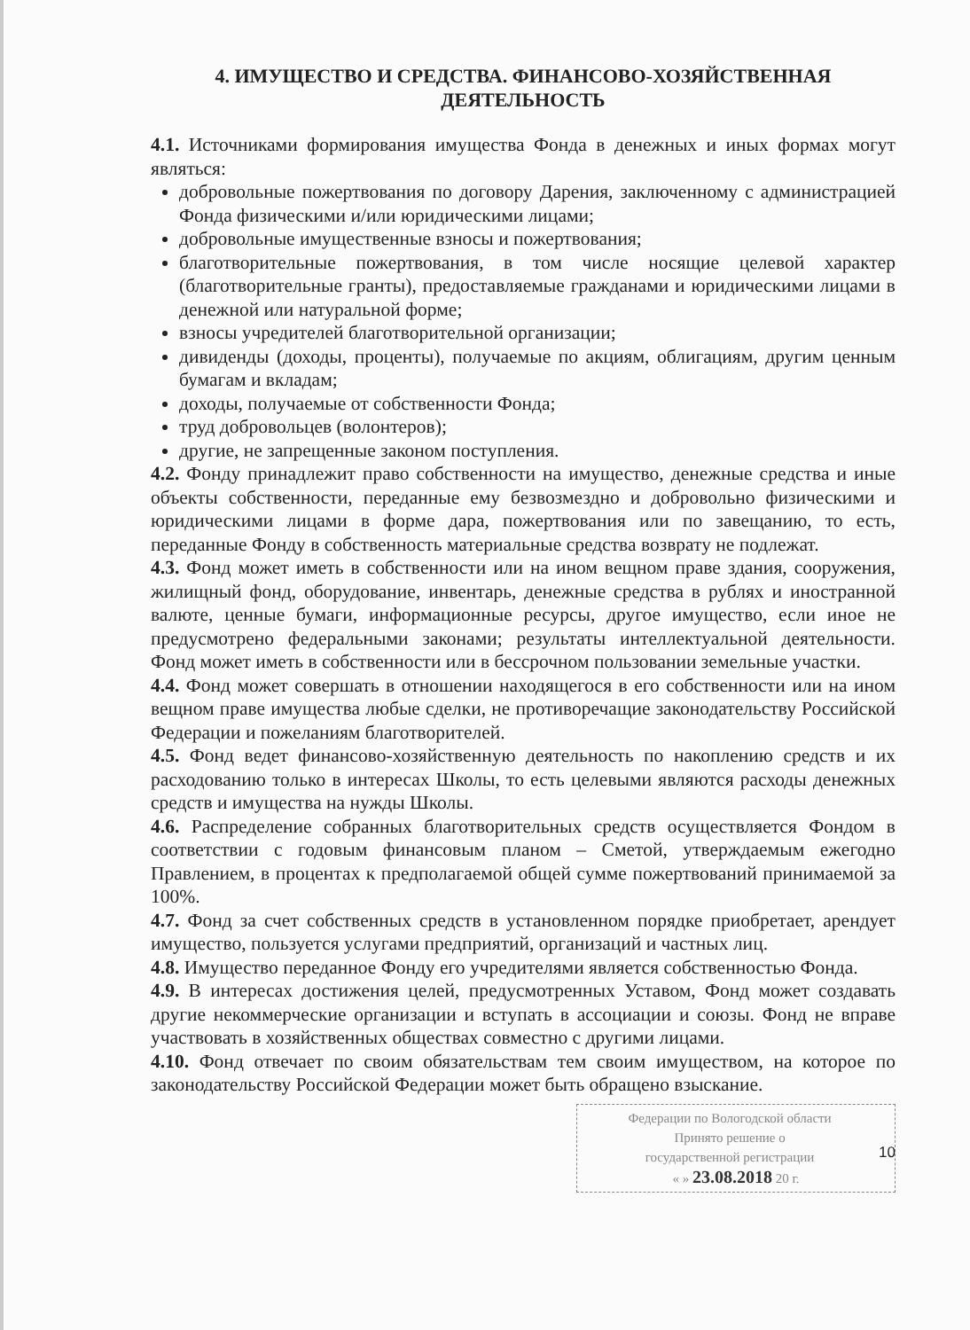4. ИМУЩЕСТВО И СРЕДСТВА. ФИНАНСОВО-ХОЗЯЙСТВЕННАЯ ДЕЯТЕЛЬНОСТЬ
4.1. Источниками формирования имущества Фонда в денежных и иных формах могут являться:
добровольные пожертвования по договору Дарения, заключенному с администрацией Фонда физическими и/или юридическими лицами;
добровольные имущественные взносы и пожертвования;
благотворительные пожертвования, в том числе носящие целевой характер (благотворительные гранты), предоставляемые гражданами и юридическими лицами в денежной или натуральной форме;
взносы учредителей благотворительной организации;
дивиденды (доходы, проценты), получаемые по акциям, облигациям, другим ценным бумагам и вкладам;
доходы, получаемые от собственности Фонда;
труд добровольцев (волонтеров);
другие, не запрещенные законом поступления.
4.2. Фонду принадлежит право собственности на имущество, денежные средства и иные объекты собственности, переданные ему безвозмездно и добровольно физическими и юридическими лицами в форме дара, пожертвования или по завещанию, то есть, переданные Фонду в собственность материальные средства возврату не подлежат.
4.3. Фонд может иметь в собственности или на ином вещном праве здания, сооружения, жилищный фонд, оборудование, инвентарь, денежные средства в рублях и иностранной валюте, ценные бумаги, информационные ресурсы, другое имущество, если иное не предусмотрено федеральными законами; результаты интеллектуальной деятельности. Фонд может иметь в собственности или в бессрочном пользовании земельные участки.
4.4. Фонд может совершать в отношении находящегося в его собственности или на ином вещном праве имущества любые сделки, не противоречащие законодательству Российской Федерации и пожеланиям благотворителей.
4.5. Фонд ведет финансово-хозяйственную деятельность по накоплению средств и их расходованию только в интересах Школы, то есть целевыми являются расходы денежных средств и имущества на нужды Школы.
4.6. Распределение собранных благотворительных средств осуществляется Фондом в соответствии с годовым финансовым планом – Сметой, утверждаемым ежегодно Правлением, в процентах к предполагаемой общей сумме пожертвований принимаемой за 100%.
4.7. Фонд за счет собственных средств в установленном порядке приобретает, арендует имущество, пользуется услугами предприятий, организаций и частных лиц.
4.8. Имущество переданное Фонду его учредителями является собственностью Фонда.
4.9. В интересах достижения целей, предусмотренных Уставом, Фонд может создавать другие некоммерческие организации и вступать в ассоциации и союзы. Фонд не вправе участвовать в хозяйственных обществах совместно с другими лицами.
4.10. Фонд отвечает по своим обязательствам тем своим имуществом, на которое по законодательству Российской Федерации может быть обращено взыскание.
10
Федерации по Вологодской области
Принято решение о
государственной регистрации
« » 23.08.2018 20 г.